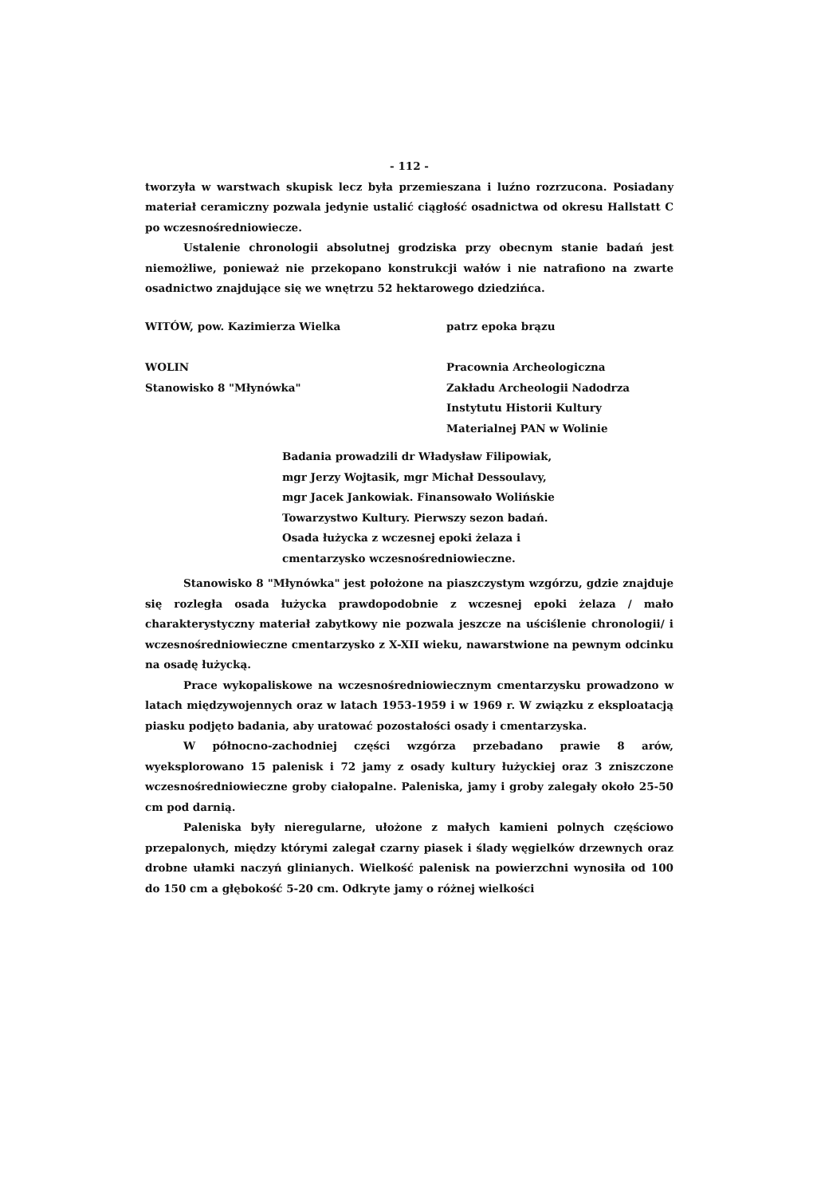- 112 -
tworzyła w warstwach skupisk lecz była przemieszana i luźno rozrzucona. Posiadany materiał ceramiczny pozwala jedynie ustalić ciągłość osadnictwa od okresu Hallstatt C po wczesnośredniowiecze.
Ustalenie chronologii absolutnej grodziska przy obecnym stanie badań jest niemożliwe, ponieważ nie przekopano konstrukcji wałów i nie natrafiono na zwarte osadnictwo znajdujące się we wnętrzu 52 hektarowego dziedzińca.
WITÓW, pow. Kazimierza Wielka patrz epoka brązu
WOLIN
Stanowisko 8 "Młynówka"
Pracownia Archeologiczna
Zakładu Archeologii Nadodrza
Instytutu Historii Kultury Materialnej PAN w Wolinie
Badania prowadzili dr Władysław Filipowiak,
mgr Jerzy Wojtasik, mgr Michał Dessoulavy,
mgr Jacek Jankowiak. Finansowało Wolińskie
Towarzystwo Kultury. Pierwszy sezon badań.
Osada łużycka z wczesnej epoki żelaza i
cmentarzysko wczesnośredniowieczne.
Stanowisko 8 "Młynówka" jest położone na piaszczystym wzgórzu, gdzie znajduje się rozległa osada łużycka prawdopodobnie z wczesnej epoki żelaza / mało charakterystyczny materiał zabytkowy nie pozwala jeszcze na uściślenie chronologii/ i wczesnośredniowieczne cmentarzysko z X-XII wieku, nawarstwione na pewnym odcinku na osadę łużycką.
Prace wykopaliskowe na wczesnośredniowiecznym cmentarzysku prowadzono w latach międzywojennych oraz w latach 1953-1959 i w 1969 r. W związku z eksploatacją piasku podjęto badania, aby uratować pozostałości osady i cmentarzyska.
W północno-zachodniej części wzgórza przebadano prawie 8 arów, wyeksplorowano 15 palenisk i 72 jamy z osady kultury łużyckiej oraz 3 zniszczone wczesnośredniowieczne groby ciałopalne. Paleniska, jamy i groby zalegały około 25-50 cm pod darnią.
Paleniska były nieregularne, ułożone z małych kamieni polnych częściowo przepalonych, między którymi zalegał czarny piasek i ślady węgielków drzewnych oraz drobne ułamki naczyń glinianych. Wielkość palenisk na powierzchni wynosiła od 100 do 150 cm a głębokość 5-20 cm. Odkryte jamy o różnej wielkości